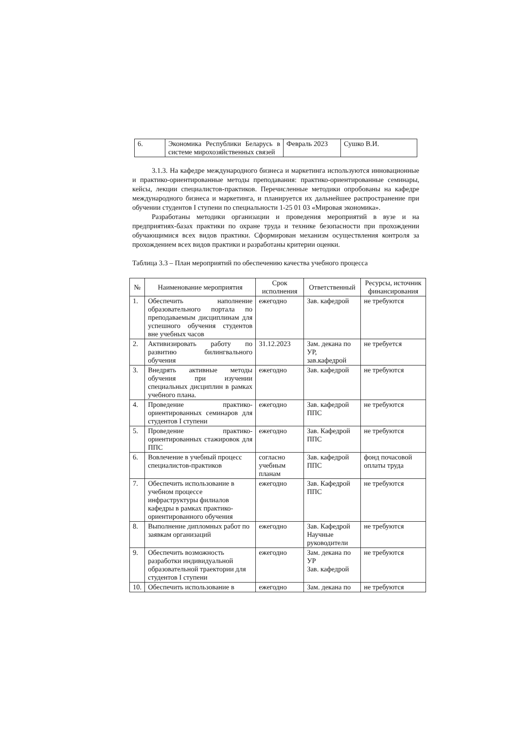| 6. | Экономика Республики Беларусь в системе мирохозяйственных связей | Февраль 2023 | Сушко В.И. |
3.1.3. На кафедре международного бизнеса и маркетинга используются инновационные и практико-ориентированные методы преподавания: практико-ориентированные семинары, кейсы, лекции специалистов-практиков. Перечисленные методики опробованы на кафедре международного бизнеса и маркетинга, и планируется их дальнейшее распространение при обучении студентов I ступени по специальности 1-25 01 03 «Мировая экономика».
Разработаны методики организации и проведения мероприятий в вузе и на предприятиях-базах практики по охране труда и технике безопасности при прохождении обучающимися всех видов практики. Сформирован механизм осуществления контроля за прохождением всех видов практики и разработаны критерии оценки.
Таблица 3.3 – План мероприятий по обеспечению качества учебного процесса
| № | Наименование мероприятия | Срок исполнения | Ответственный | Ресурсы, источник финансирования |
| --- | --- | --- | --- | --- |
| 1. | Обеспечить наполнение образовательного портала по преподаваемым дисциплинам для успешного обучения студентов вне учебных часов | ежегодно | Зав. кафедрой | не требуются |
| 2. | Активизировать работу по развитию билингвального обучения | 31.12.2023 | Зам. декана по УР, зав.кафедрой | не требуется |
| 3. | Внедрять активные методы обучения при изучении специальных дисциплин в рамках учебного плана. | ежегодно | Зав. кафедрой | не требуются |
| 4. | Проведение практико-ориентированных семинаров для студентов I ступени | ежегодно | Зав. кафедрой ППС | не требуются |
| 5. | Проведение практико-ориентированных стажировок для ППС | ежегодно | Зав. Кафедрой ППС | не требуются |
| 6. | Вовлечение в учебный процесс специалистов-практиков | согласно учебным планам | Зав. кафедрой ППС | фонд почасовой оплаты труда |
| 7. | Обеспечить использование в учебном процессе инфраструктуры филиалов кафедры в рамках практико-ориентированного обучения | ежегодно | Зав. Кафедрой ППС | не требуются |
| 8. | Выполнение дипломных работ по заявкам организаций | ежегодно | Зав. Кафедрой Научные руководители | не требуются |
| 9. | Обеспечить возможность разработки индивидуальной образовательной траектории для студентов I ступени | ежегодно | Зам. декана по УР Зав. кафедрой | не требуются |
| 10. | Обеспечить использование в | ежегодно | Зам. декана по | не требуются |